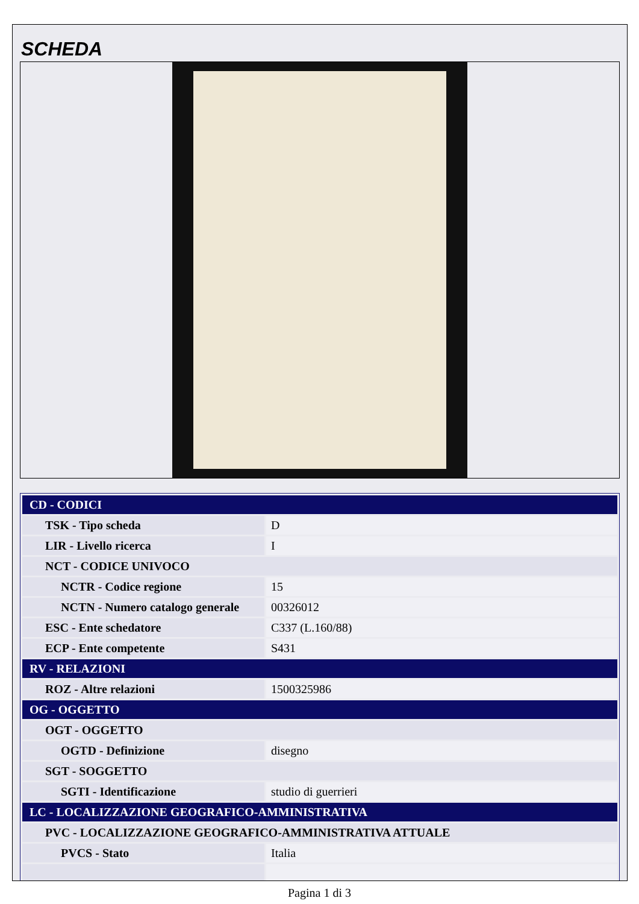SCHEDA
| CD - CODICI | |
| TSK - Tipo scheda | D |
| LIR - Livello ricerca | I |
| NCT - CODICE UNIVOCO | |
| NCTR - Codice regione | 15 |
| NCTN - Numero catalogo generale | 00326012 |
| ESC - Ente schedatore | C337 (L.160/88) |
| ECP - Ente competente | S431 |
| RV - RELAZIONI | |
| ROZ - Altre relazioni | 1500325986 |
| OG - OGGETTO | |
| OGT - OGGETTO | |
| OGTD - Definizione | disegno |
| SGT - SOGGETTO | |
| SGTI - Identificazione | studio di guerrieri |
| LC - LOCALIZZAZIONE GEOGRAFICO-AMMINISTRATIVA | |
| PVC - LOCALIZZAZIONE GEOGRAFICO-AMMINISTRATIVA ATTUALE | |
| PVCS - Stato | Italia |
Pagina 1 di 3